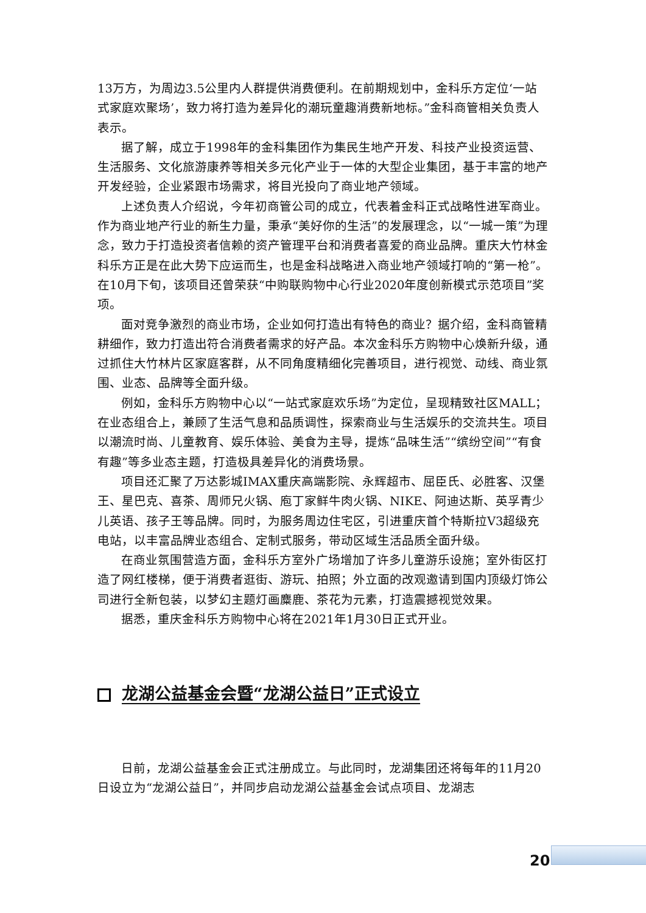13万方，为周边3.5公里内人群提供消费便利。在前期规划中，金科乐方定位‘一站式家庭欢聚场’，致力将打造为差异化的潮玩童趣消费新地标。”金科商管相关负责人表示。
据了解，成立于1998年的金科集团作为集民生地产开发、科技产业投资运营、生活服务、文化旅游康养等相关多元化产业于一体的大型企业集团，基于丰富的地产开发经验，企业紧跟市场需求，将目光投向了商业地产领域。
上述负责人介绍说，今年初商管公司的成立，代表着金科正式战略性进军商业。作为商业地产行业的新生力量，秉承“美好你的生活”的发展理念，以“一城一策”为理念，致力于打造投资者信赖的资产管理平台和消费者喜爱的商业品牌。重庆大竹林金科乐方正是在此大势下应运而生，也是金科战略进入商业地产领域打响的“第一枪”。在10月下旬，该项目还曾荣获“中购联购物中心行业2020年度创新模式示范项目”奖项。
面对竞争激烈的商业市场，企业如何打造出有特色的商业？据介绍，金科商管精耕细作，致力打造出符合消费者需求的好产品。本次金科乐方购物中心焕新升级，通过抓住大竹林片区家庭客群，从不同角度精细化完善项目，进行视觉、动线、商业氛围、业态、品牌等全面升级。
例如，金科乐方购物中心以“一站式家庭欢乐场”为定位，呈现精致社区MALL；在业态组合上，兼顾了生活气息和品质调性，探索商业与生活娱乐的交流共生。项目以潮流时尚、儿童教育、娱乐体验、美食为主导，提炼“品味生活”“缤纷空间”“有食有趣”等多业态主题，打造极具差异化的消费场景。
项目还汇聚了万达影城IMAX重庆高端影院、永辉超市、屈臣氏、必胜客、汉堡王、星巴克、喜茶、周师兄火锅、庖丁家鲜牛肉火锅、NIKE、阿迪达斯、英孚青少儿英语、孩子王等品牌。同时，为服务周边住宅区，引进重庆首个特斯拉V3超级充电站，以丰富品牌业态组合、定制式服务，带动区域生活品质全面升级。
在商业氛围营造方面，金科乐方室外广场增加了许多儿童游乐设施；室外街区打造了网红楼梯，便于消费者逛街、游玩、拍照；外立面的改观邀请到国内顶级灯饰公司进行全新包装，以梦幻主题灯画麋鹿、茶花为元素，打造震撼视觉效果。
据悉，重庆金科乐方购物中心将在2021年1月30日正式开业。
龙湖公益基金会暨“龙湖公益日”正式设立
日前，龙湖公益基金会正式注册成立。与此同时，龙湖集团还将每年的11月20日设立为“龙湖公益日”，并同步启动龙湖公益基金会试点项目、龙湖志
20